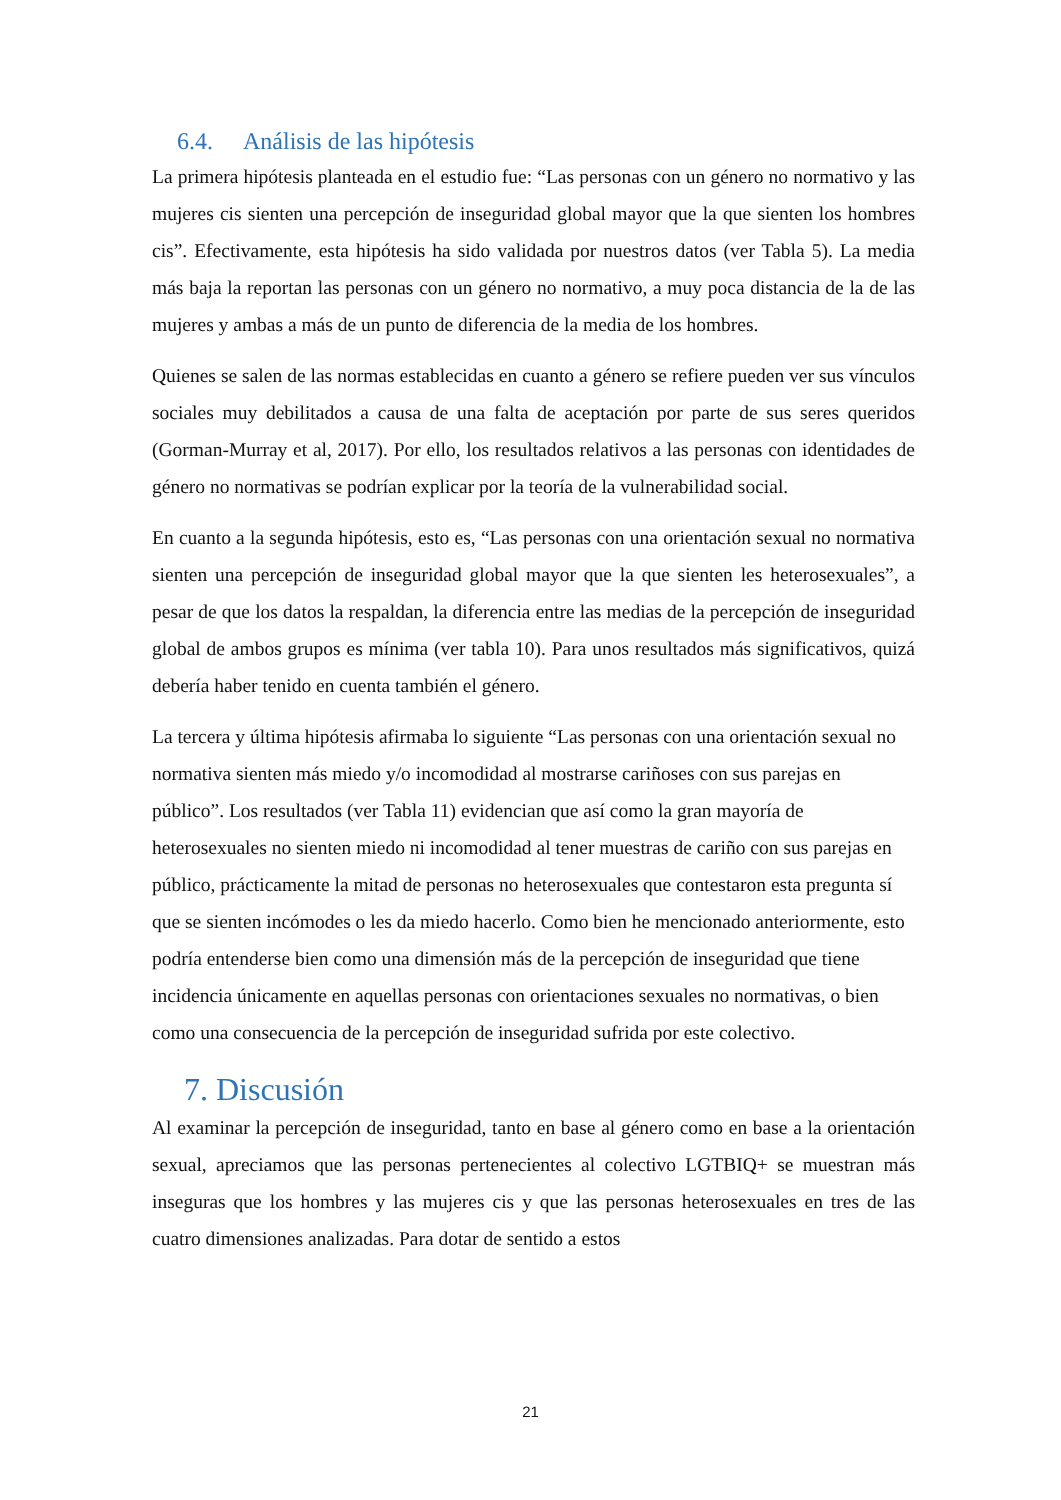6.4. Análisis de las hipótesis
La primera hipótesis planteada en el estudio fue: “Las personas con un género no normativo y las mujeres cis sienten una percepción de inseguridad global mayor que la que sienten los hombres cis”. Efectivamente, esta hipótesis ha sido validada por nuestros datos (ver Tabla 5). La media más baja la reportan las personas con un género no normativo, a muy poca distancia de la de las mujeres y ambas a más de un punto de diferencia de la media de los hombres.
Quienes se salen de las normas establecidas en cuanto a género se refiere pueden ver sus vínculos sociales muy debilitados a causa de una falta de aceptación por parte de sus seres queridos (Gorman-Murray et al, 2017). Por ello, los resultados relativos a las personas con identidades de género no normativas se podrían explicar por la teoría de la vulnerabilidad social.
En cuanto a la segunda hipótesis, esto es, “Las personas con una orientación sexual no normativa sienten una percepción de inseguridad global mayor que la que sienten les heterosexuales”, a pesar de que los datos la respaldan, la diferencia entre las medias de la percepción de inseguridad global de ambos grupos es mínima (ver tabla 10). Para unos resultados más significativos, quizá debería haber tenido en cuenta también el género.
La tercera y última hipótesis afirmaba lo siguiente “Las personas con una orientación sexual no normativa sienten más miedo y/o incomodidad al mostrarse cariñoses con sus parejas en público”. Los resultados (ver Tabla 11) evidencian que así como la gran mayoría de heterosexuales no sienten miedo ni incomodidad al tener muestras de cariño con sus parejas en público, prácticamente la mitad de personas no heterosexuales que contestaron esta pregunta sí que se sienten incómodes o les da miedo hacerlo. Como bien he mencionado anteriormente, esto podría entenderse bien como una dimensión más de la percepción de inseguridad que tiene incidencia únicamente en aquellas personas con orientaciones sexuales no normativas, o bien como una consecuencia de la percepción de inseguridad sufrida por este colectivo.
7. Discusión
Al examinar la percepción de inseguridad, tanto en base al género como en base a la orientación sexual, apreciamos que las personas pertenecientes al colectivo LGTBIQ+ se muestran más inseguras que los hombres y las mujeres cis y que las personas heterosexuales en tres de las cuatro dimensiones analizadas. Para dotar de sentido a estos
21